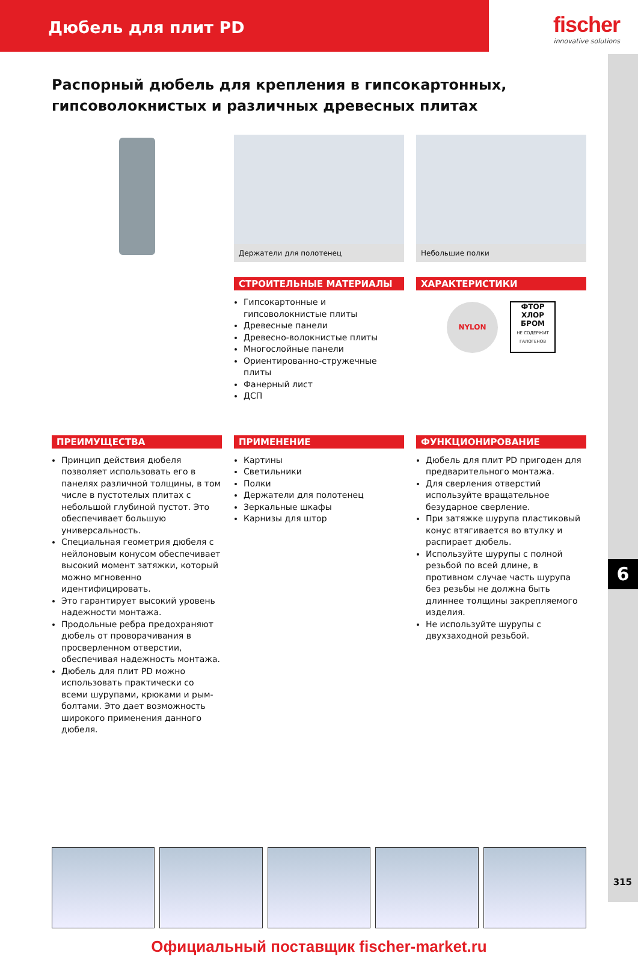Дюбель для плит PD
fischer
innovative solutions
6
315
Распорный дюбель для крепления в гипсокартонных, гипсоволокнистых и различных древесных плитах
Держатели для полотенец
СТРОИТЕЛЬНЫЕ МАТЕРИАЛЫ
Гипсокартонные и гипсоволокнистые плиты
Древесные панели
Древесно-волокнистые плиты
Многослойные панели
Ориентированно-стружечные плиты
Фанерный лист
ДСП
Небольшие полки
ХАРАКТЕРИСТИКИ
NYLON
ФТОР
ХЛОР
БРОМ
НЕ СОДЕРЖИТ ГАЛОГЕНОВ
ПРЕИМУЩЕСТВА
Принцип действия дюбеля позволяет использовать его в панелях различной толщины, в том числе в пустотелых плитах с небольшой глубиной пустот. Это обеспечивает большую универсальность.
Специальная геометрия дюбеля с нейлоновым конусом обеспечивает высокий момент затяжки, который можно мгновенно идентифицировать.
Это гарантирует высокий уровень надежности монтажа.
Продольные ребра предохраняют дюбель от проворачивания в просверленном отверстии, обеспечивая надежность монтажа.
Дюбель для плит PD можно использовать практически со всеми шурупами, крюками и рым-болтами. Это дает возможность широкого применения данного дюбеля.
ПРИМЕНЕНИЕ
Картины
Светильники
Полки
Держатели для полотенец
Зеркальные шкафы
Карнизы для штор
ФУНКЦИОНИРОВАНИЕ
Дюбель для плит PD пригоден для предварительного монтажа.
Для сверления отверстий используйте вращательное безударное сверление.
При затяжке шурупа пластиковый конус втягивается во втулку и распирает дюбель.
Используйте шурупы с полной резьбой по всей длине, в противном случае часть шурупа без резьбы не должна быть длиннее толщины закрепляемого изделия.
Не используйте шурупы с двухзаходной резьбой.
Официальный поставщик fischer-market.ru